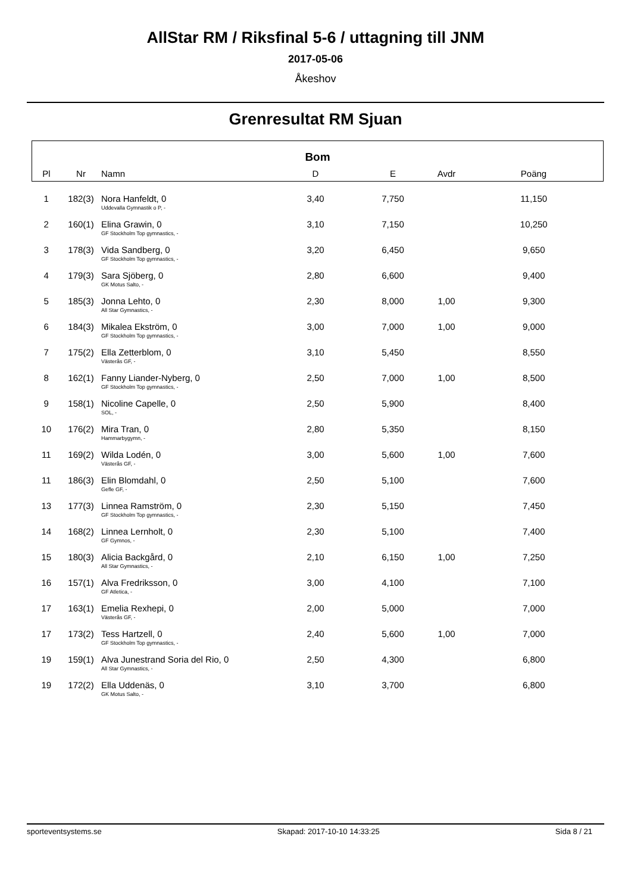AllStar RM / Riksfinal 5-6 / uttagning till JNM
2017-05-06
Åkeshov
Grenresultat RM Sjuan
| Bom | | | | | | |
| --- | --- | --- | --- | --- | --- | --- |
| Pl | Nr | Namn | D | E | Avdr | Poäng |
| 1 | 182(3) | Nora Hanfeldt, 0 | 3,40 | 7,750 | | 11,150 |
| | | Uddevalla Gymnastik o P, - | | | | |
| 2 | 160(1) | Elina Grawin, 0 | 3,10 | 7,150 | | 10,250 |
| | | GF Stockholm Top gymnastics, - | | | | |
| 3 | 178(3) | Vida Sandberg, 0 | 3,20 | 6,450 | | 9,650 |
| | | GF Stockholm Top gymnastics, - | | | | |
| 4 | 179(3) | Sara Sjöberg, 0 | 2,80 | 6,600 | | 9,400 |
| | | GK Motus Salto, - | | | | |
| 5 | 185(3) | Jonna Lehto, 0 | 2,30 | 8,000 | 1,00 | 9,300 |
| | | All Star Gymnastics, - | | | | |
| 6 | 184(3) | Mikalea Ekström, 0 | 3,00 | 7,000 | 1,00 | 9,000 |
| | | GF Stockholm Top gymnastics, - | | | | |
| 7 | 175(2) | Ella Zetterblom, 0 | 3,10 | 5,450 | | 8,550 |
| | | Västerås GF, - | | | | |
| 8 | 162(1) | Fanny Liander-Nyberg, 0 | 2,50 | 7,000 | 1,00 | 8,500 |
| | | GF Stockholm Top gymnastics, - | | | | |
| 9 | 158(1) | Nicoline Capelle, 0 | 2,50 | 5,900 | | 8,400 |
| | | SOL, - | | | | |
| 10 | 176(2) | Mira Tran, 0 | 2,80 | 5,350 | | 8,150 |
| | | Hammarbygymn, - | | | | |
| 11 | 169(2) | Wilda Lodén, 0 | 3,00 | 5,600 | 1,00 | 7,600 |
| | | Västerås GF, - | | | | |
| 11 | 186(3) | Elin Blomdahl, 0 | 2,50 | 5,100 | | 7,600 |
| | | Gefle GF, - | | | | |
| 13 | 177(3) | Linnea Ramström, 0 | 2,30 | 5,150 | | 7,450 |
| | | GF Stockholm Top gymnastics, - | | | | |
| 14 | 168(2) | Linnea Lernholt, 0 | 2,30 | 5,100 | | 7,400 |
| | | GF Gymnos, - | | | | |
| 15 | 180(3) | Alicia Backgård, 0 | 2,10 | 6,150 | 1,00 | 7,250 |
| | | All Star Gymnastics, - | | | | |
| 16 | 157(1) | Alva Fredriksson, 0 | 3,00 | 4,100 | | 7,100 |
| | | GF Atletica, - | | | | |
| 17 | 163(1) | Emelia Rexhepi, 0 | 2,00 | 5,000 | | 7,000 |
| | | Västerås GF, - | | | | |
| 17 | 173(2) | Tess Hartzell, 0 | 2,40 | 5,600 | 1,00 | 7,000 |
| | | GF Stockholm Top gymnastics, - | | | | |
| 19 | 159(1) | Alva Junestrand Soria del Rio, 0 | 2,50 | 4,300 | | 6,800 |
| | | All Star Gymnastics, - | | | | |
| 19 | 172(2) | Ella Uddenäs, 0 | 3,10 | 3,700 | | 6,800 |
| | | GK Motus Salto, - | | | | |
sporteventsystems.se Skapad: 2017-10-10 14:33:25 Sida 8 / 21